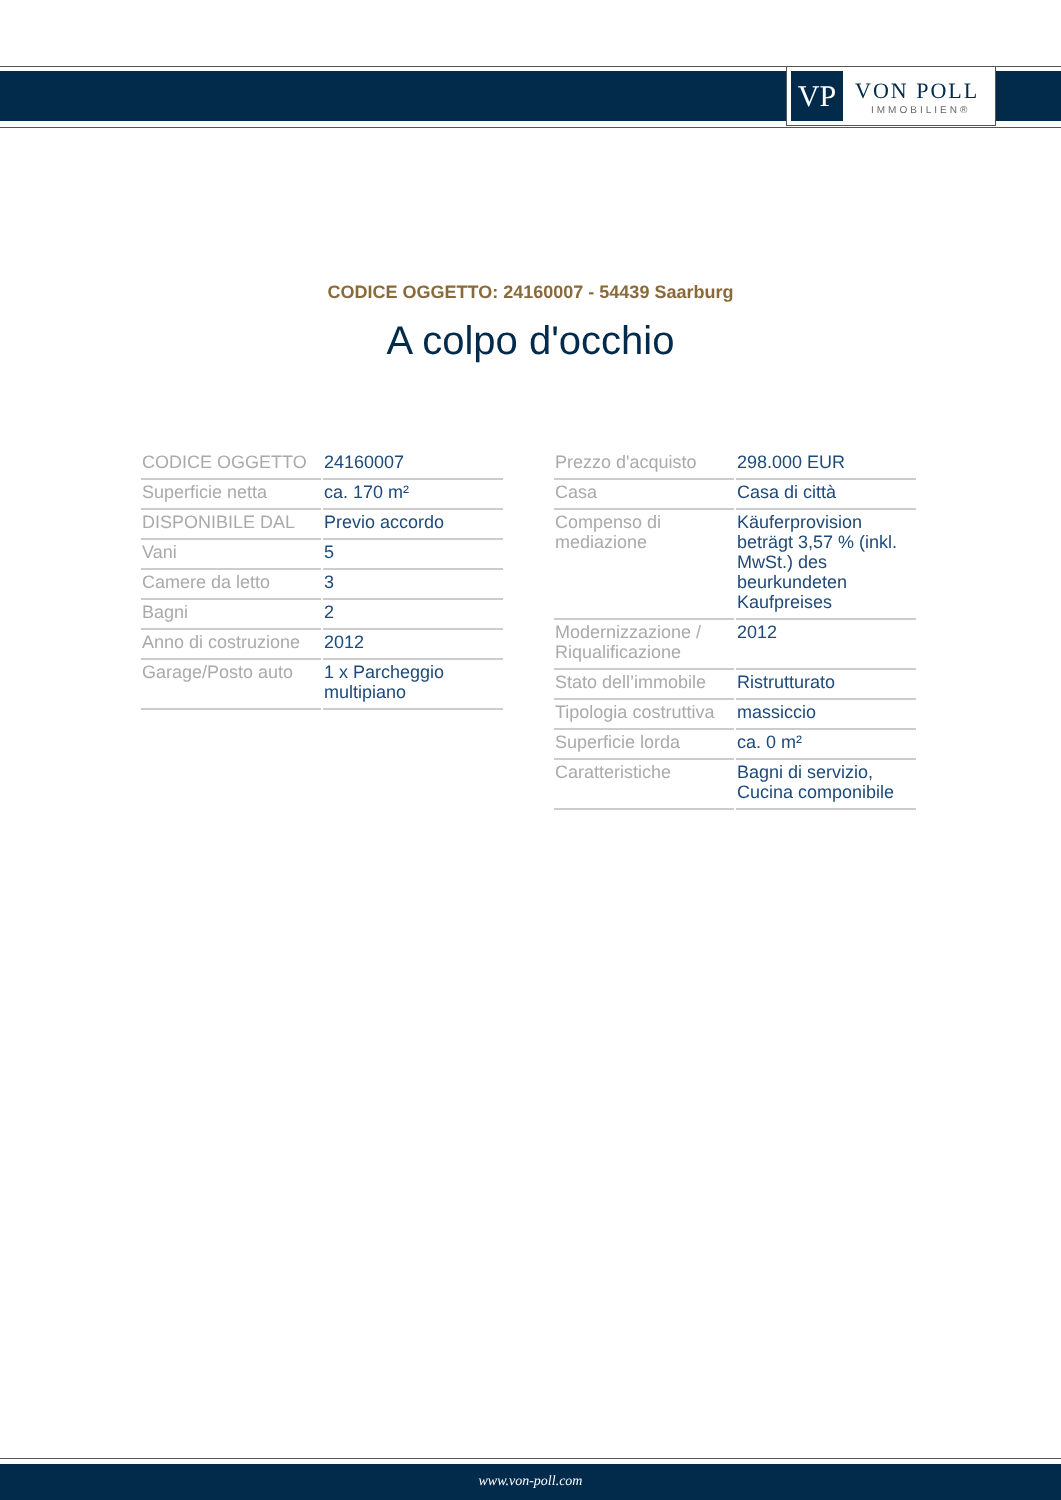VP
VON POLL
IMMOBILIEN®
CODICE OGGETTO: 24160007 - 54439 Saarburg
A colpo d'occhio
| CODICE OGGETTO | 24160007 |
| Superficie netta | ca. 170 m² |
| DISPONIBILE DAL | Previo accordo |
| Vani | 5 |
| Camere da letto | 3 |
| Bagni | 2 |
| Anno di costruzione | 2012 |
| Garage/Posto auto | 1 x Parcheggio multipiano |
| Prezzo d'acquisto | 298.000 EUR |
| Casa | Casa di città |
| Compenso di mediazione | Käuferprovision beträgt 3,57 % (inkl. MwSt.) des beurkundeten Kaufpreises |
| Modernizzazione / Riqualificazione | 2012 |
| Stato dell’immobile | Ristrutturato |
| Tipologia costruttiva | massiccio |
| Superficie lorda | ca. 0 m² |
| Caratteristiche | Bagni di servizio, Cucina componibile |
www.von-poll.com